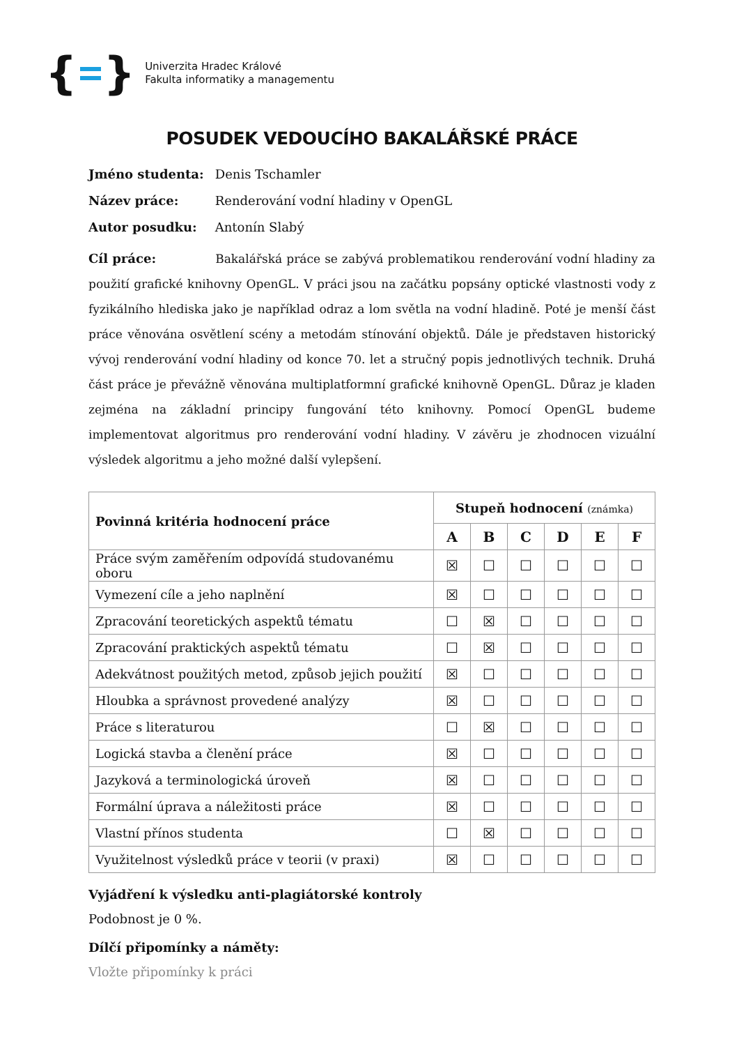{ }
Univerzita Hradec Králové
Fakulta informatiky a managementu
POSUDEK VEDOUCÍHO BAKALÁŘSKÉ PRÁCE
Jméno studenta: Denis Tschamler
Název práce: Renderování vodní hladiny v OpenGL
Autor posudku: Antonín Slabý
Cíl práce: Bakalářská práce se zabývá problematikou renderování vodní hladiny za použití grafické knihovny OpenGL. V práci jsou na začátku popsány optické vlastnosti vody z fyzikálního hlediska jako je například odraz a lom světla na vodní hladině. Poté je menší část práce věnována osvětlení scény a metodám stínování objektů. Dále je představen historický vývoj renderování vodní hladiny od konce 70. let a stručný popis jednotlivých technik. Druhá část práce je převážně věnována multiplatformní grafické knihovně OpenGL. Důraz je kladen zejména na základní principy fungování této knihovny. Pomocí OpenGL budeme implementovat algoritmus pro renderování vodní hladiny. V závěru je zhodnocen vizuální výsledek algoritmu a jeho možné další vylepšení.
| Povinná kritéria hodnocení práce | Stupeň hodnocení (známka) | | | | | |
| --- | --- | --- | --- | --- | --- | --- |
| | A | B | C | D | E | F |
| Práce svým zaměřením odpovídá studovanému oboru | ☒ | ☐ | ☐ | ☐ | ☐ | ☐ |
| Vymezení cíle a jeho naplnění | ☒ | ☐ | ☐ | ☐ | ☐ | ☐ |
| Zpracování teoretických aspektů tématu | ☐ | ☒ | ☐ | ☐ | ☐ | ☐ |
| Zpracování praktických aspektů tématu | ☐ | ☒ | ☐ | ☐ | ☐ | ☐ |
| Adekvátnost použitých metod, způsob jejich použití | ☒ | ☐ | ☐ | ☐ | ☐ | ☐ |
| Hloubka a správnost provedené analýzy | ☒ | ☐ | ☐ | ☐ | ☐ | ☐ |
| Práce s literaturou | ☐ | ☒ | ☐ | ☐ | ☐ | ☐ |
| Logická stavba a členění práce | ☒ | ☐ | ☐ | ☐ | ☐ | ☐ |
| Jazyková a terminologická úroveň | ☒ | ☐ | ☐ | ☐ | ☐ | ☐ |
| Formální úprava a náležitosti práce | ☒ | ☐ | ☐ | ☐ | ☐ | ☐ |
| Vlastní přínos studenta | ☐ | ☒ | ☐ | ☐ | ☐ | ☐ |
| Využitelnost výsledků práce v teorii (v praxi) | ☒ | ☐ | ☐ | ☐ | ☐ | ☐ |
Vyjádření k výsledku anti-plagiátorské kontroly
Podobnost je 0 %.
Dílčí připomínky a náměty:
Vložte připomínky k práci